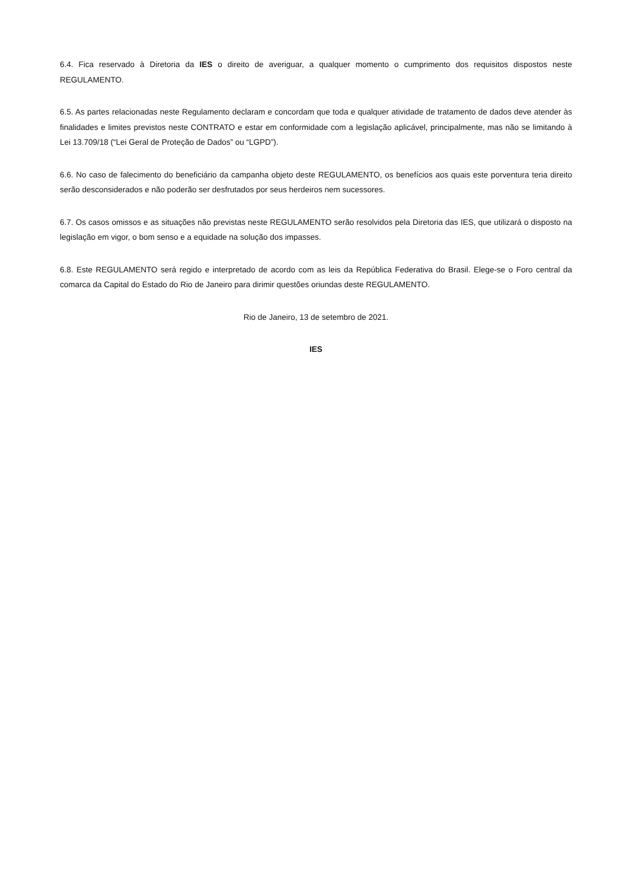6.4. Fica reservado à Diretoria da IES o direito de averiguar, a qualquer momento o cumprimento dos requisitos dispostos neste REGULAMENTO.
6.5. As partes relacionadas neste Regulamento declaram e concordam que toda e qualquer atividade de tratamento de dados deve atender às finalidades e limites previstos neste CONTRATO e estar em conformidade com a legislação aplicável, principalmente, mas não se limitando à Lei 13.709/18 (“Lei Geral de Proteção de Dados” ou “LGPD”).
6.6. No caso de falecimento do beneficiário da campanha objeto deste REGULAMENTO, os benefícios aos quais este porventura teria direito serão desconsiderados e não poderão ser desfrutados por seus herdeiros nem sucessores.
6.7. Os casos omissos e as situações não previstas neste REGULAMENTO serão resolvidos pela Diretoria das IES, que utilizará o disposto na legislação em vigor, o bom senso e a equidade na solução dos impasses.
6.8. Este REGULAMENTO será regido e interpretado de acordo com as leis da República Federativa do Brasil. Elege-se o Foro central da comarca da Capital do Estado do Rio de Janeiro para dirimir questões oriundas deste REGULAMENTO.
Rio de Janeiro, 13 de setembro de 2021.
IES